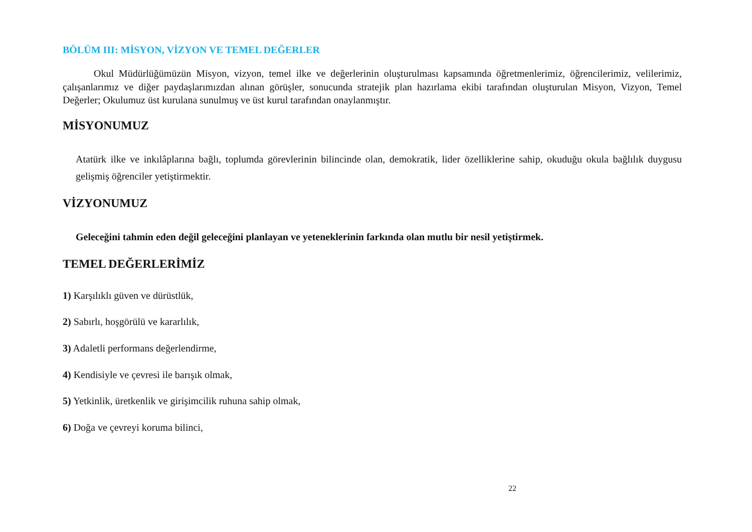BÖLÜM III: MİSYON, VİZYON VE TEMEL DEĞERLER
Okul Müdürlüğümüzün Misyon, vizyon, temel ilke ve değerlerinin oluşturulması kapsamında öğretmenlerimiz, öğrencilerimiz, velilerimiz, çalışanlarımız ve diğer paydaşlarımızdan alınan görüşler, sonucunda stratejik plan hazırlama ekibi tarafından oluşturulan Misyon, Vizyon, Temel Değerler; Okulumuz üst kurulana sunulmuş ve üst kurul tarafından onaylanmıştır.
MİSYONUMUZ
Atatürk ilke ve inkılâplarına bağlı, toplumda görevlerinin bilincinde olan, demokratik, lider özelliklerine sahip, okuduğu okula bağlılık duygusu gelişmiş öğrenciler yetiştirmektir.
VİZYONUMUZ
Geleceğini tahmin eden değil geleceğini planlayan ve yeteneklerinin farkında olan mutlu bir nesil yetiştirmek.
TEMEL DEĞERLERİMİZ
1) Karşılıklı güven ve dürüstlük,
2) Sabırlı, hoşgörülü ve kararlılık,
3) Adaletli performans değerlendirme,
4) Kendisiyle ve çevresi ile barışık olmak,
5) Yetkinlik, üretkenlik ve girişimcilik ruhuna sahip olmak,
6) Doğa ve çevreyi koruma bilinci,
22